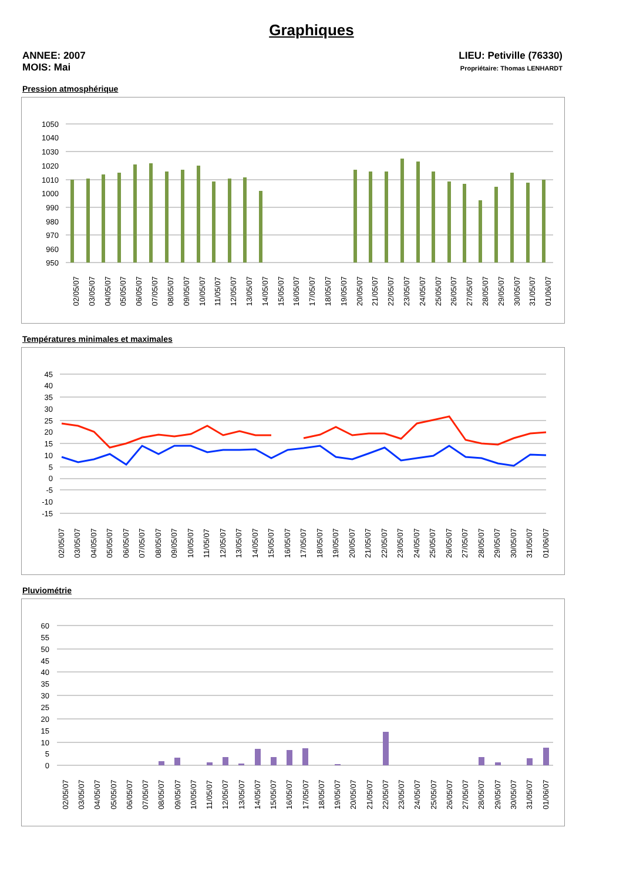Graphiques
ANNEE: 2007
MOIS: Mai
LIEU: Petiville (76330)
Propriétaire: Thomas LENHARDT
Pression atmosphérique
1050
1040
1030
1020
1010
1000
990
980
970
960
950
02/05/07
03/05/07
04/05/07
05/05/07
06/05/07
07/05/07
08/05/07
09/05/07
10/05/07
11/05/07
12/05/07
13/05/07
14/05/07
15/05/07
16/05/07
17/05/07
18/05/07
19/05/07
20/05/07
21/05/07
22/05/07
23/05/07
24/05/07
25/05/07
26/05/07
27/05/07
28/05/07
29/05/07
30/05/07
31/05/07
01/06/07
Températures minimales et maximales
45
40
35
30
25
20
15
10
5
0
-5
-10
-15
02/05/07
03/05/07
04/05/07
05/05/07
06/05/07
07/05/07
08/05/07
09/05/07
10/05/07
11/05/07
12/05/07
13/05/07
14/05/07
15/05/07
16/05/07
17/05/07
18/05/07
19/05/07
20/05/07
21/05/07
22/05/07
23/05/07
24/05/07
25/05/07
26/05/07
27/05/07
28/05/07
29/05/07
30/05/07
31/05/07
01/06/07
Pluviométrie
60
55
50
45
40
35
30
25
20
15
10
5
0
02/05/07
03/05/07
04/05/07
05/05/07
06/05/07
07/05/07
08/05/07
09/05/07
10/05/07
11/05/07
12/05/07
13/05/07
14/05/07
15/05/07
16/05/07
17/05/07
18/05/07
19/05/07
20/05/07
21/05/07
22/05/07
23/05/07
24/05/07
25/05/07
26/05/07
27/05/07
28/05/07
29/05/07
30/05/07
31/05/07
01/06/07